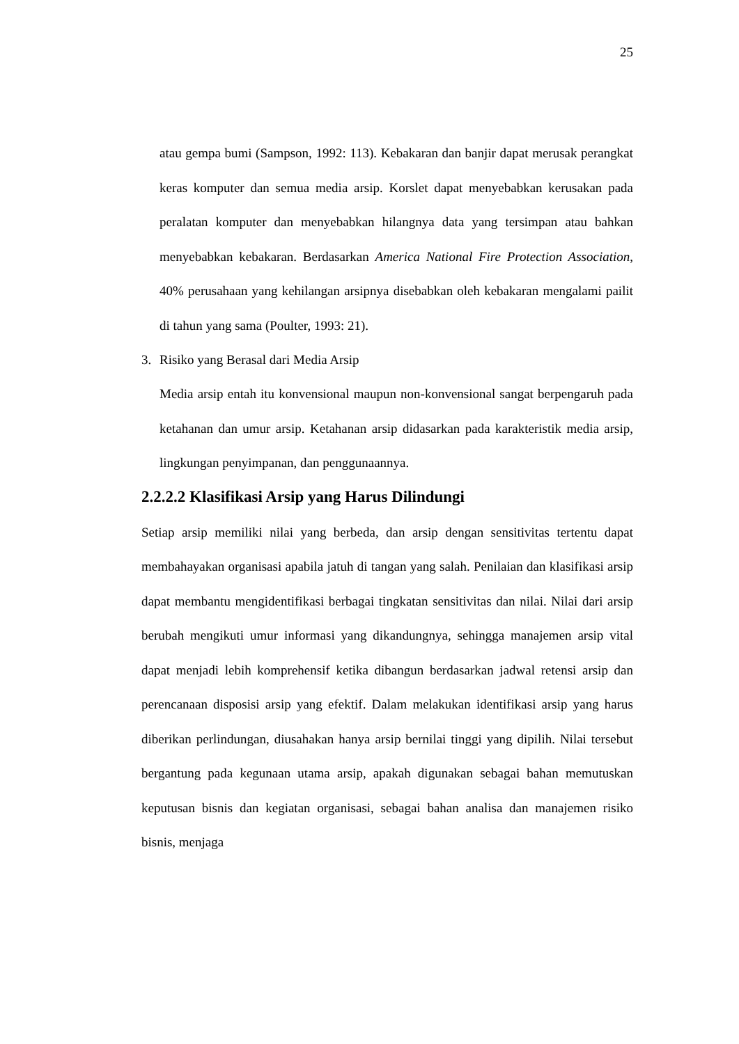25
atau gempa bumi (Sampson, 1992: 113). Kebakaran dan banjir dapat merusak perangkat keras komputer dan semua media arsip. Korslet dapat menyebabkan kerusakan pada peralatan komputer dan menyebabkan hilangnya data yang tersimpan atau bahkan menyebabkan kebakaran. Berdasarkan America National Fire Protection Association, 40% perusahaan yang kehilangan arsipnya disebabkan oleh kebakaran mengalami pailit di tahun yang sama (Poulter, 1993: 21).
3. Risiko yang Berasal dari Media Arsip
Media arsip entah itu konvensional maupun non-konvensional sangat berpengaruh pada ketahanan dan umur arsip. Ketahanan arsip didasarkan pada karakteristik media arsip, lingkungan penyimpanan, dan penggunaannya.
2.2.2.2 Klasifikasi Arsip yang Harus Dilindungi
Setiap arsip memiliki nilai yang berbeda, dan arsip dengan sensitivitas tertentu dapat membahayakan organisasi apabila jatuh di tangan yang salah. Penilaian dan klasifikasi arsip dapat membantu mengidentifikasi berbagai tingkatan sensitivitas dan nilai. Nilai dari arsip berubah mengikuti umur informasi yang dikandungnya, sehingga manajemen arsip vital dapat menjadi lebih komprehensif ketika dibangun berdasarkan jadwal retensi arsip dan perencanaan disposisi arsip yang efektif. Dalam melakukan identifikasi arsip yang harus diberikan perlindungan, diusahakan hanya arsip bernilai tinggi yang dipilih. Nilai tersebut bergantung pada kegunaan utama arsip, apakah digunakan sebagai bahan memutuskan keputusan bisnis dan kegiatan organisasi, sebagai bahan analisa dan manajemen risiko bisnis, menjaga